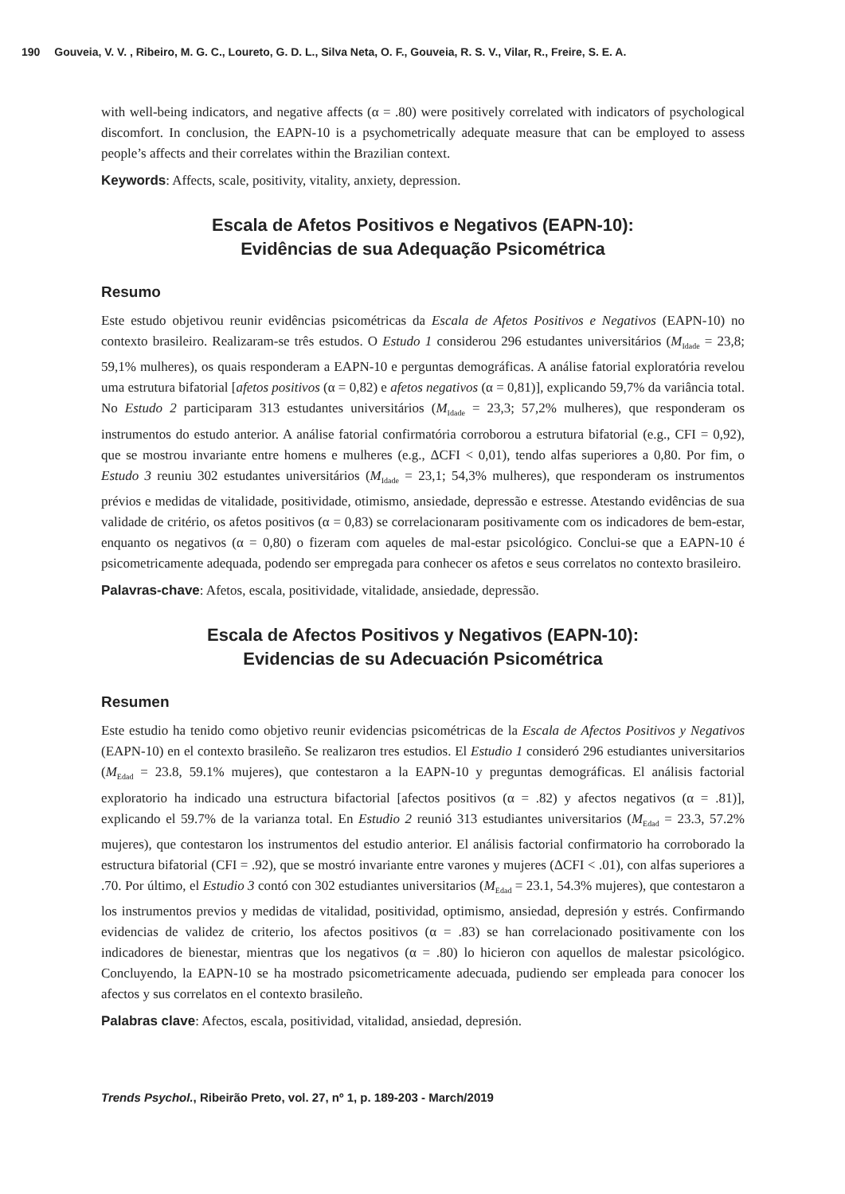190 Gouveia, V. V. , Ribeiro, M. G. C., Loureto, G. D. L., Silva Neta, O. F., Gouveia, R. S. V., Vilar, R., Freire, S. E. A.
with well-being indicators, and negative affects (α = .80) were positively correlated with indicators of psychological discomfort. In conclusion, the EAPN-10 is a psychometrically adequate measure that can be employed to assess people’s affects and their correlates within the Brazilian context.
Keywords: Affects, scale, positivity, vitality, anxiety, depression.
Escala de Afetos Positivos e Negativos (EAPN-10):
Evidências de sua Adequação Psicométrica
Resumo
Este estudo objetivou reunir evidências psicométricas da Escala de Afetos Positivos e Negativos (EAPN-10) no contexto brasileiro. Realizaram-se três estudos. O Estudo 1 considerou 296 estudantes universitários (M<sub>Idade</sub> = 23,8; 59,1% mulheres), os quais responderam a EAPN-10 e perguntas demográficas. A análise fatorial exploratória revelou uma estrutura bifatorial [afetos positivos (α = 0,82) e afetos negativos (α = 0,81)], explicando 59,7% da variância total. No Estudo 2 participaram 313 estudantes universitários (M<sub>Idade</sub> = 23,3; 57,2% mulheres), que responderam os instrumentos do estudo anterior. A análise fatorial confirmatória corroborou a estrutura bifatorial (e.g., CFI = 0,92), que se mostrou invariante entre homens e mulheres (e.g., ΔCFI < 0,01), tendo alfas superiores a 0,80. Por fim, o Estudo 3 reuniu 302 estudantes universitários (M<sub>Idade</sub> = 23,1; 54,3% mulheres), que responderam os instrumentos prévios e medidas de vitalidade, positividade, otimismo, ansiedade, depressão e estresse. Atestando evidências de sua validade de critério, os afetos positivos (α = 0,83) se correlacionaram positivamente com os indicadores de bem-estar, enquanto os negativos (α = 0,80) o fizeram com aqueles de mal-estar psicológico. Conclui-se que a EAPN-10 é psicometricamente adequada, podendo ser empregada para conhecer os afetos e seus correlatos no contexto brasileiro.
Palavras-chave: Afetos, escala, positividade, vitalidade, ansiedade, depressão.
Escala de Afectos Positivos y Negativos (EAPN-10):
Evidencias de su Adecuación Psicométrica
Resumen
Este estudio ha tenido como objetivo reunir evidencias psicométricas de la Escala de Afectos Positivos y Negativos (EAPN-10) en el contexto brasileño. Se realizaron tres estudios. El Estudio 1 consideró 296 estudiantes universitarios (M<sub>Edad</sub> = 23.8, 59.1% mujeres), que contestaron a la EAPN-10 y preguntas demográficas. El análisis factorial exploratorio ha indicado una estructura bifactorial [afectos positivos (α = .82) y afectos negativos (α = .81)], explicando el 59.7% de la varianza total. En Estudio 2 reunió 313 estudiantes universitarios (M<sub>Edad</sub> = 23.3, 57.2% mujeres), que contestaron los instrumentos del estudio anterior. El análisis factorial confirmatorio ha corroborado la estructura bifatorial (CFI = .92), que se mostró invariante entre varones y mujeres (ΔCFI < .01), con alfas superiores a .70. Por último, el Estudio 3 contó con 302 estudiantes universitarios (M<sub>Edad</sub> = 23.1, 54.3% mujeres), que contestaron a los instrumentos previos y medidas de vitalidad, positividad, optimismo, ansiedad, depresión y estrés. Confirmando evidencias de validez de criterio, los afectos positivos (α = .83) se han correlacionado positivamente con los indicadores de bienestar, mientras que los negativos (α = .80) lo hicieron con aquellos de malestar psicológico. Concluyendo, la EAPN-10 se ha mostrado psicometricamente adecuada, pudiendo ser empleada para conocer los afectos y sus correlatos en el contexto brasileño.
Palabras clave: Afectos, escala, positividad, vitalidad, ansiedad, depresión.
Trends Psychol., Ribeirão Preto, vol. 27, nº 1, p. 189-203 - March/2019